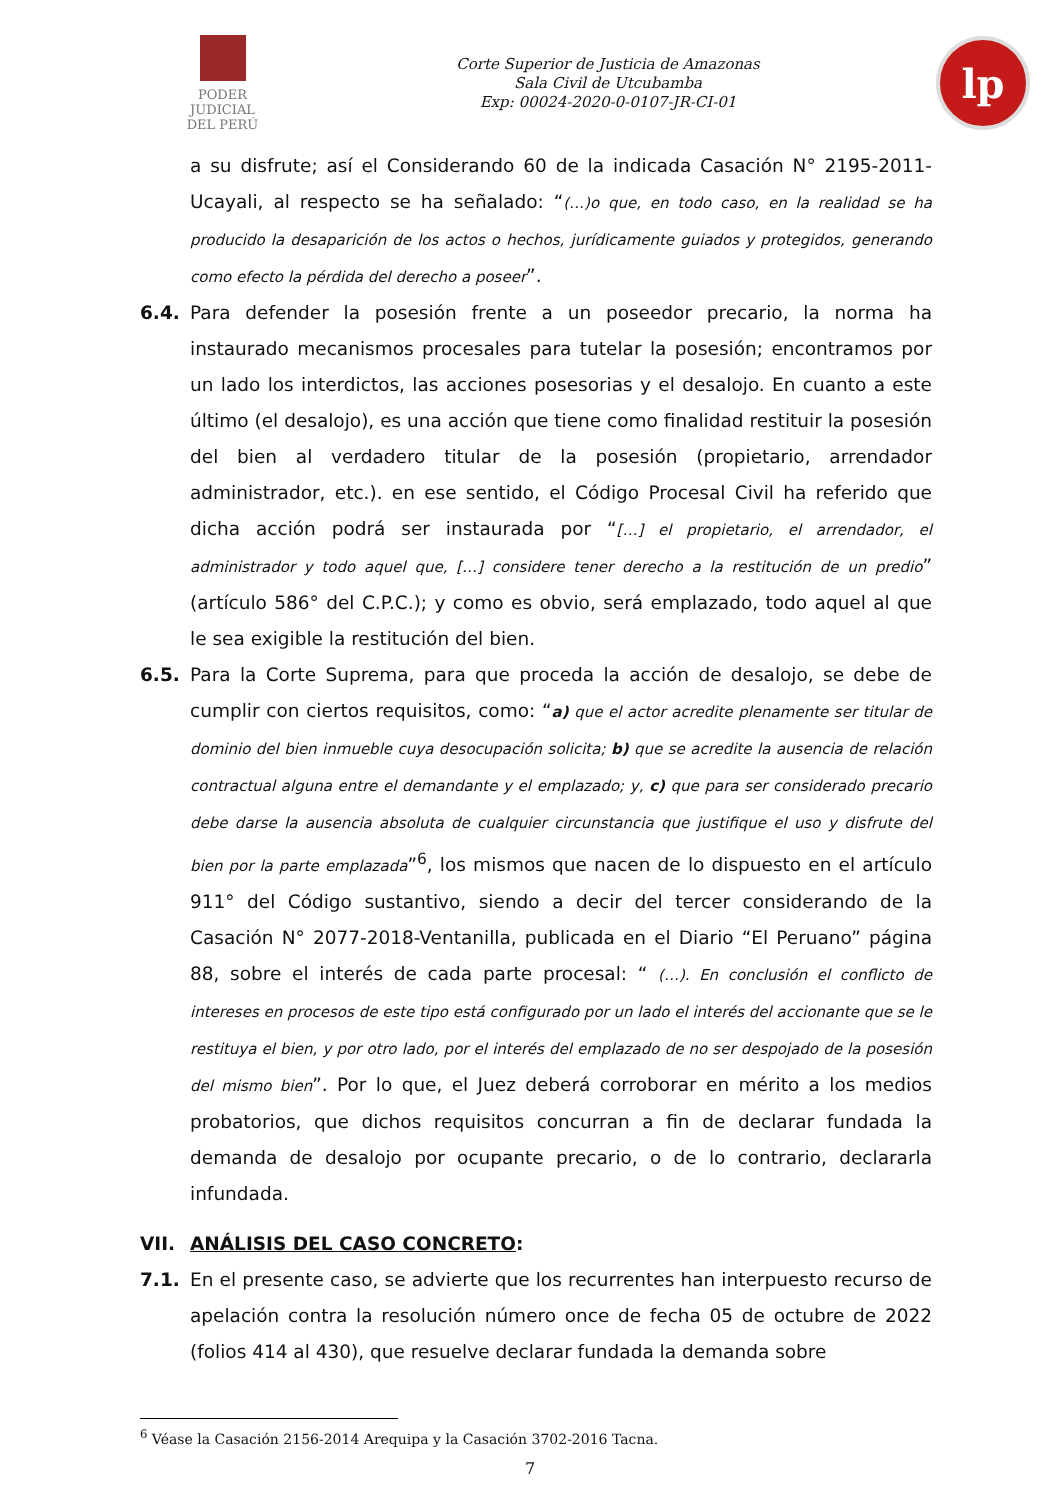PODER JUDICIAL
DEL PERÚ
Corte Superior de Justicia de Amazonas
Sala Civil de Utcubamba
Exp: 00024-2020-0-0107-JR-CI-01
lp
a su disfrute; así el Considerando 60 de la indicada Casación N° 2195-2011-Ucayali, al respecto se ha señalado: “(…)o que, en todo caso, en la realidad se ha producido la desaparición de los actos o hechos, jurídicamente guiados y protegidos, generando como efecto la pérdida del derecho a poseer”.
6.4. Para defender la posesión frente a un poseedor precario, la norma ha instaurado mecanismos procesales para tutelar la posesión; encontramos por un lado los interdictos, las acciones posesorias y el desalojo. En cuanto a este último (el desalojo), es una acción que tiene como finalidad restituir la posesión del bien al verdadero titular de la posesión (propietario, arrendador administrador, etc.). en ese sentido, el Código Procesal Civil ha referido que dicha acción podrá ser instaurada por “[…] el propietario, el arrendador, el administrador y todo aquel que, […] considere tener derecho a la restitución de un predio” (artículo 586° del C.P.C.); y como es obvio, será emplazado, todo aquel al que le sea exigible la restitución del bien.
6.5. Para la Corte Suprema, para que proceda la acción de desalojo, se debe de cumplir con ciertos requisitos, como: “a) que el actor acredite plenamente ser titular de dominio del bien inmueble cuya desocupación solicita; b) que se acredite la ausencia de relación contractual alguna entre el demandante y el emplazado; y, c) que para ser considerado precario debe darse la ausencia absoluta de cualquier circunstancia que justifique el uso y disfrute del bien por la parte emplazada”<sup>6</sup>, los mismos que nacen de lo dispuesto en el artículo 911° del Código sustantivo, siendo a decir del tercer considerando de la Casación N° 2077-2018-Ventanilla, publicada en el Diario “El Peruano” página 88, sobre el interés de cada parte procesal: “ (…). En conclusión el conflicto de intereses en procesos de este tipo está configurado por un lado el interés del accionante que se le restituya el bien, y por otro lado, por el interés del emplazado de no ser despojado de la posesión del mismo bien”. Por lo que, el Juez deberá corroborar en mérito a los medios probatorios, que dichos requisitos concurran a fin de declarar fundada la demanda de desalojo por ocupante precario, o de lo contrario, declararla infundada.
VII. ANÁLISIS DEL CASO CONCRETO:
7.1. En el presente caso, se advierte que los recurrentes han interpuesto recurso de apelación contra la resolución número once de fecha 05 de octubre de 2022 (folios 414 al 430), que resuelve declarar fundada la demanda sobre
<sup>6</sup> Véase la Casación 2156-2014 Arequipa y la Casación 3702-2016 Tacna.
7